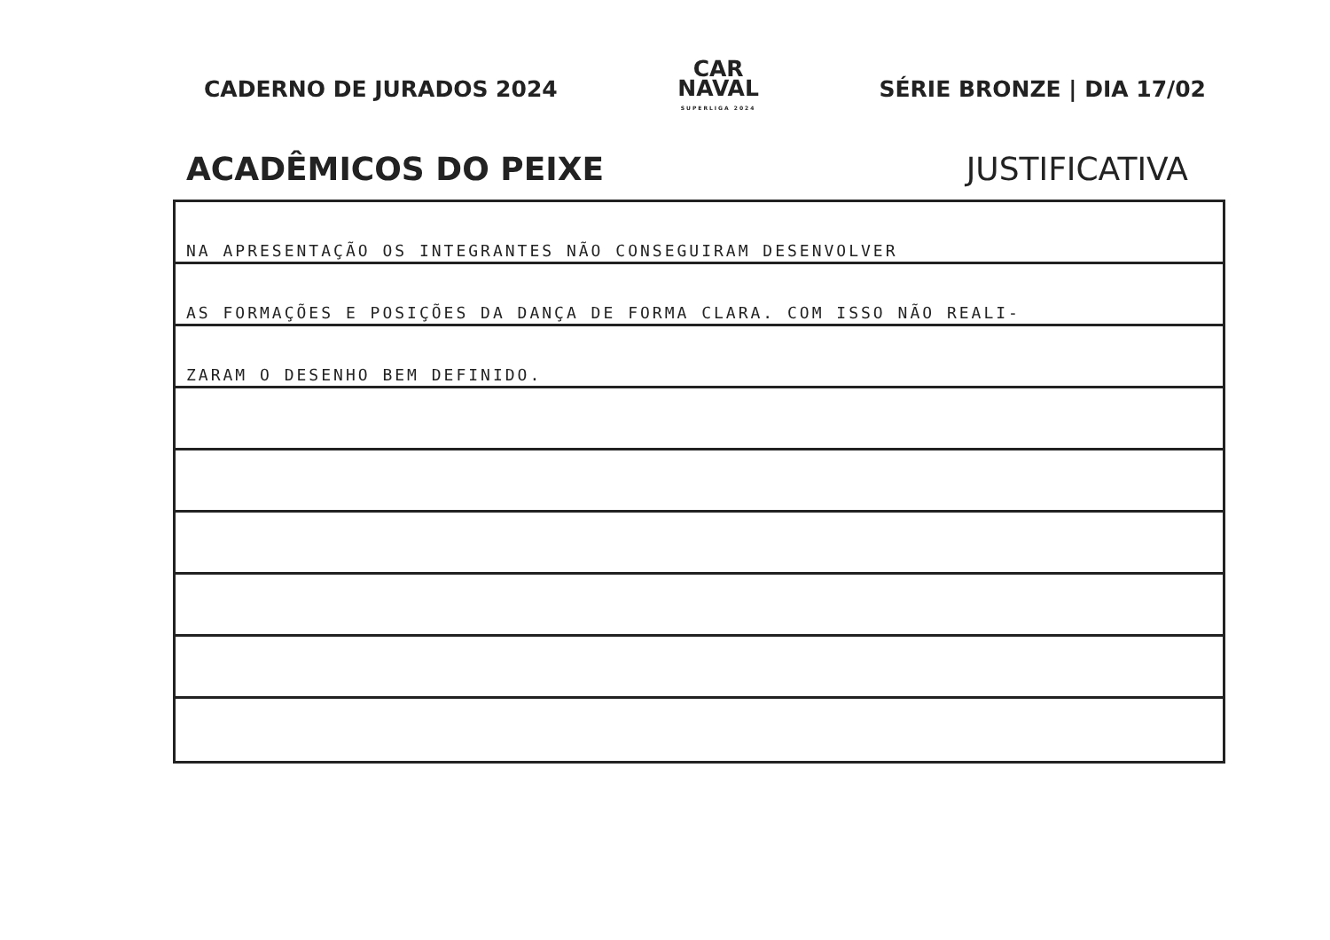CADERNO DE JURADOS 2024
CAR
NAVAL
SUPERLIGA 2024
SÉRIE BRONZE | DIA 17/02
ACADÊMICOS DO PEIXE JUSTIFICATIVA
NA APRESENTAÇÃO OS INTEGRANTES NÃO CONSEGUIRAM DESENVOLVER
AS FORMAÇÕES E POSIÇÕES DA DANÇA DE FORMA CLARA. COM ISSO NÃO REALI-
ZARAM O DESENHO BEM DEFINIDO.